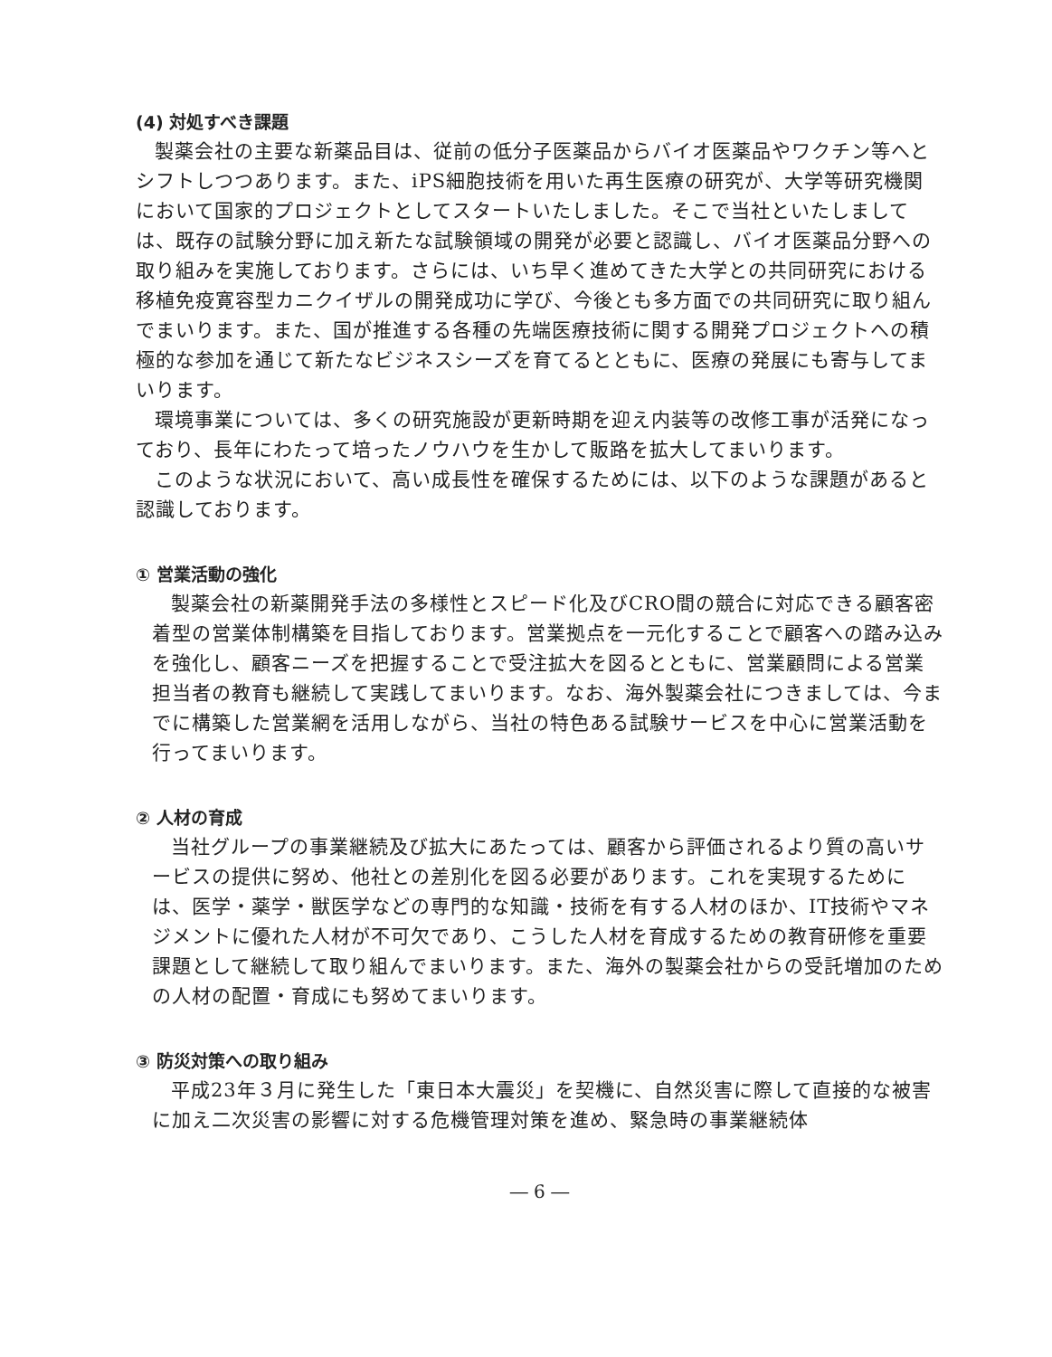(4) 対処すべき課題
製薬会社の主要な新薬品目は、従前の低分子医薬品からバイオ医薬品やワクチン等へとシフトしつつあります。また、iPS細胞技術を用いた再生医療の研究が、大学等研究機関において国家的プロジェクトとしてスタートいたしました。そこで当社といたしましては、既存の試験分野に加え新たな試験領域の開発が必要と認識し、バイオ医薬品分野への取り組みを実施しております。さらには、いち早く進めてきた大学との共同研究における移植免疫寛容型カニクイザルの開発成功に学び、今後とも多方面での共同研究に取り組んでまいります。また、国が推進する各種の先端医療技術に関する開発プロジェクトへの積極的な参加を通じて新たなビジネスシーズを育てるとともに、医療の発展にも寄与してまいります。
環境事業については、多くの研究施設が更新時期を迎え内装等の改修工事が活発になっており、長年にわたって培ったノウハウを生かして販路を拡大してまいります。
このような状況において、高い成長性を確保するためには、以下のような課題があると認識しております。
① 営業活動の強化
製薬会社の新薬開発手法の多様性とスピード化及びCRO間の競合に対応できる顧客密着型の営業体制構築を目指しております。営業拠点を一元化することで顧客への踏み込みを強化し、顧客ニーズを把握することで受注拡大を図るとともに、営業顧問による営業担当者の教育も継続して実践してまいります。なお、海外製薬会社につきましては、今までに構築した営業網を活用しながら、当社の特色ある試験サービスを中心に営業活動を行ってまいります。
② 人材の育成
当社グループの事業継続及び拡大にあたっては、顧客から評価されるより質の高いサービスの提供に努め、他社との差別化を図る必要があります。これを実現するためには、医学・薬学・獣医学などの専門的な知識・技術を有する人材のほか、IT技術やマネジメントに優れた人材が不可欠であり、こうした人材を育成するための教育研修を重要課題として継続して取り組んでまいります。また、海外の製薬会社からの受託増加のための人材の配置・育成にも努めてまいります。
③ 防災対策への取り組み
平成23年３月に発生した「東日本大震災」を契機に、自然災害に際して直接的な被害に加え二次災害の影響に対する危機管理対策を進め、緊急時の事業継続体
― 6 ―